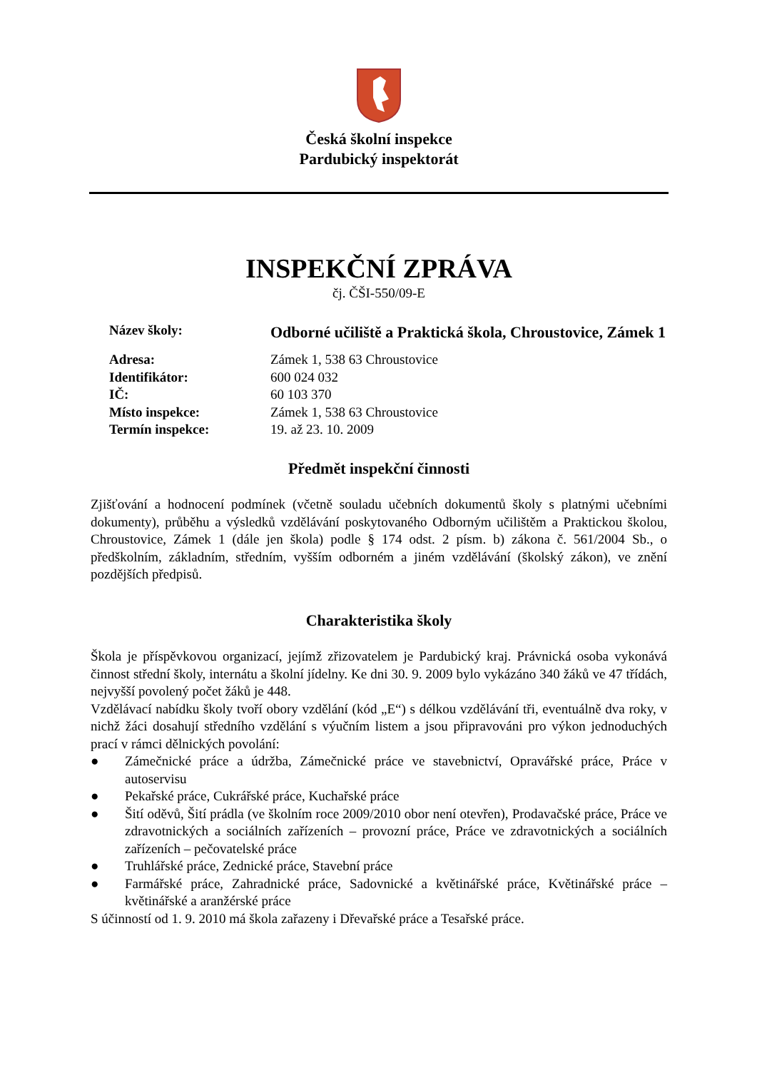Česká školní inspekce
Pardubický inspektorát
INSPEKČNÍ ZPRÁVA
čj. ČŠI-550/09-E
| Název školy: | Odborné učiliště a Praktická škola, Chroustovice, Zámek 1 |
| Adresa: | Zámek 1, 538 63 Chroustovice |
| Identifikátor: | 600 024 032 |
| IČ: | 60 103 370 |
| Místo inspekce: | Zámek 1, 538 63 Chroustovice |
| Termín inspekce: | 19. až 23. 10. 2009 |
Předmět inspekční činnosti
Zjišťování a hodnocení podmínek (včetně souladu učebních dokumentů školy s platnými učebními dokumenty), průběhu a výsledků vzdělávání poskytovaného Odborným učilištěm a Praktickou školou, Chroustovice, Zámek 1 (dále jen škola) podle § 174 odst. 2 písm. b) zákona č. 561/2004 Sb., o předškolním, základním, středním, vyšším odborném a jiném vzdělávání (školský zákon), ve znění pozdějších předpisů.
Charakteristika školy
Škola je příspěvkovou organizací, jejímž zřizovatelem je Pardubický kraj. Právnická osoba vykonává činnost střední školy, internátu a školní jídelny. Ke dni 30. 9. 2009 bylo vykázáno 340 žáků ve 47 třídách, nejvyšší povolený počet žáků je 448.
Vzdělávací nabídku školy tvoří obory vzdělání (kód „E“) s délkou vzdělávání tři, eventuálně dva roky, v nichž žáci dosahují středního vzdělání s výučním listem a jsou připravováni pro výkon jednoduchých prací v rámci dělnických povolání:
● Zámečnické práce a údržba, Zámečnické práce ve stavebnictví, Opravářské práce, Práce v autoservisu
● Pekařské práce, Cukrářské práce, Kuchařské práce
● Šití oděvů, Šití prádla (ve školním roce 2009/2010 obor není otevřen), Prodavačské práce, Práce ve zdravotnických a sociálních zařízeních – provozní práce, Práce ve zdravotnických a sociálních zařízeních – pečovatelské práce
● Truhlářské práce, Zednické práce, Stavební práce
● Farmářské práce, Zahradnické práce, Sadovnické a květinářské práce, Květinářské práce – květinářské a aranžérské práce
S účinností od 1. 9. 2010 má škola zařazeny i Dřevařské práce a Tesařské práce.